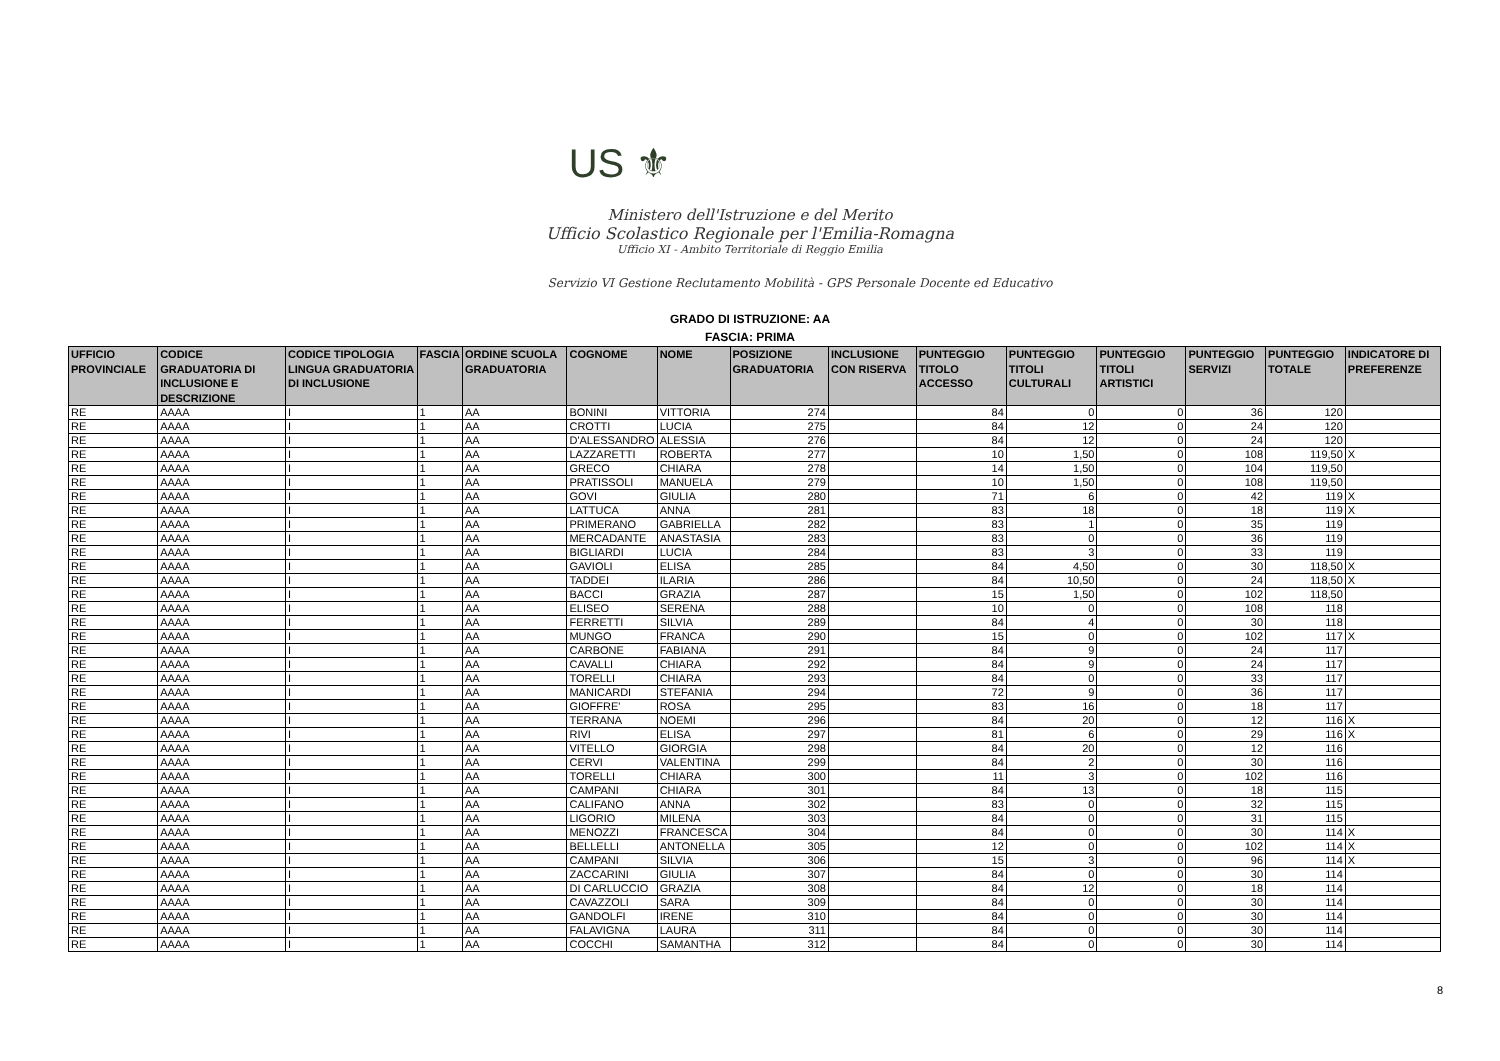US ⚜
Ministero dell'Istruzione e del Merito
Ufficio Scolastico Regionale per l'Emilia-Romagna
Ufficio XI - Ambito Territoriale di Reggio Emilia
Servizio VI Gestione Reclutamento Mobilità - GPS Personale Docente ed Educativo
GRADO DI ISTRUZIONE: AA
FASCIA: PRIMA
| UFFICIO PROVINCIALE | CODICE GRADUATORIA DI INCLUSIONE E DESCRIZIONE | CODICE TIPOLOGIA LINGUA GRADUATORIA DI INCLUSIONE | FASCIA | ORDINE SCUOLA GRADUATORIA | COGNOME | NOME | POSIZIONE GRADUATORIA | INCLUSIONE CON RISERVA | PUNTEGGIO TITOLO ACCESSO | PUNTEGGIO TITOLI CULTURALI | PUNTEGGIO TITOLI ARTISTICI | PUNTEGGIO SERVIZI | PUNTEGGIO TOTALE | INDICATORE DI PREFERENZE |
| --- | --- | --- | --- | --- | --- | --- | --- | --- | --- | --- | --- | --- | --- | --- |
| RE | AAAA | I | 1 | AA | BONINI | VITTORIA | 274 | | 84 | 0 | 0 | 36 | 120 | |
| RE | AAAA | I | 1 | AA | CROTTI | LUCIA | 275 | | 84 | 12 | 0 | 24 | 120 | |
| RE | AAAA | I | 1 | AA | D'ALESSANDRO | ALESSIA | 276 | | 84 | 12 | 0 | 24 | 120 | |
| RE | AAAA | I | 1 | AA | LAZZARETTI | ROBERTA | 277 | | 10 | 1,50 | 0 | 108 | 119,50 | X |
| RE | AAAA | I | 1 | AA | GRECO | CHIARA | 278 | | 14 | 1,50 | 0 | 104 | 119,50 | |
| RE | AAAA | I | 1 | AA | PRATISSOLI | MANUELA | 279 | | 10 | 1,50 | 0 | 108 | 119,50 | |
| RE | AAAA | I | 1 | AA | GOVI | GIULIA | 280 | | 71 | 6 | 0 | 42 | 119 | X |
| RE | AAAA | I | 1 | AA | LATTUCA | ANNA | 281 | | 83 | 18 | 0 | 18 | 119 | X |
| RE | AAAA | I | 1 | AA | PRIMERANO | GABRIELLA | 282 | | 83 | 1 | 0 | 35 | 119 | |
| RE | AAAA | I | 1 | AA | MERCADANTE | ANASTASIA | 283 | | 83 | 0 | 0 | 36 | 119 | |
| RE | AAAA | I | 1 | AA | BIGLIARDI | LUCIA | 284 | | 83 | 3 | 0 | 33 | 119 | |
| RE | AAAA | I | 1 | AA | GAVIOLI | ELISA | 285 | | 84 | 4,50 | 0 | 30 | 118,50 | X |
| RE | AAAA | I | 1 | AA | TADDEI | ILARIA | 286 | | 84 | 10,50 | 0 | 24 | 118,50 | X |
| RE | AAAA | I | 1 | AA | BACCI | GRAZIA | 287 | | 15 | 1,50 | 0 | 102 | 118,50 | |
| RE | AAAA | I | 1 | AA | ELISEO | SERENA | 288 | | 10 | 0 | 0 | 108 | 118 | |
| RE | AAAA | I | 1 | AA | FERRETTI | SILVIA | 289 | | 84 | 4 | 0 | 30 | 118 | |
| RE | AAAA | I | 1 | AA | MUNGO | FRANCA | 290 | | 15 | 0 | 0 | 102 | 117 | X |
| RE | AAAA | I | 1 | AA | CARBONE | FABIANA | 291 | | 84 | 9 | 0 | 24 | 117 | |
| RE | AAAA | I | 1 | AA | CAVALLI | CHIARA | 292 | | 84 | 9 | 0 | 24 | 117 | |
| RE | AAAA | I | 1 | AA | TORELLI | CHIARA | 293 | | 84 | 0 | 0 | 33 | 117 | |
| RE | AAAA | I | 1 | AA | MANICARDI | STEFANIA | 294 | | 72 | 9 | 0 | 36 | 117 | |
| RE | AAAA | I | 1 | AA | GIOFFRE' | ROSA | 295 | | 83 | 16 | 0 | 18 | 117 | |
| RE | AAAA | I | 1 | AA | TERRANA | NOEMI | 296 | | 84 | 20 | 0 | 12 | 116 | X |
| RE | AAAA | I | 1 | AA | RIVI | ELISA | 297 | | 81 | 6 | 0 | 29 | 116 | X |
| RE | AAAA | I | 1 | AA | VITELLO | GIORGIA | 298 | | 84 | 20 | 0 | 12 | 116 | |
| RE | AAAA | I | 1 | AA | CERVI | VALENTINA | 299 | | 84 | 2 | 0 | 30 | 116 | |
| RE | AAAA | I | 1 | AA | TORELLI | CHIARA | 300 | | 11 | 3 | 0 | 102 | 116 | |
| RE | AAAA | I | 1 | AA | CAMPANI | CHIARA | 301 | | 84 | 13 | 0 | 18 | 115 | |
| RE | AAAA | I | 1 | AA | CALIFANO | ANNA | 302 | | 83 | 0 | 0 | 32 | 115 | |
| RE | AAAA | I | 1 | AA | LIGORIO | MILENA | 303 | | 84 | 0 | 0 | 31 | 115 | |
| RE | AAAA | I | 1 | AA | MENOZZI | FRANCESCA | 304 | | 84 | 0 | 0 | 30 | 114 | X |
| RE | AAAA | I | 1 | AA | BELLELLI | ANTONELLA | 305 | | 12 | 0 | 0 | 102 | 114 | X |
| RE | AAAA | I | 1 | AA | CAMPANI | SILVIA | 306 | | 15 | 3 | 0 | 96 | 114 | X |
| RE | AAAA | I | 1 | AA | ZACCARINI | GIULIA | 307 | | 84 | 0 | 0 | 30 | 114 | |
| RE | AAAA | I | 1 | AA | DI CARLUCCIO | GRAZIA | 308 | | 84 | 12 | 0 | 18 | 114 | |
| RE | AAAA | I | 1 | AA | CAVAZZOLI | SARA | 309 | | 84 | 0 | 0 | 30 | 114 | |
| RE | AAAA | I | 1 | AA | GANDOLFI | IRENE | 310 | | 84 | 0 | 0 | 30 | 114 | |
| RE | AAAA | I | 1 | AA | FALAVIGNA | LAURA | 311 | | 84 | 0 | 0 | 30 | 114 | |
| RE | AAAA | I | 1 | AA | COCCHI | SAMANTHA | 312 | | 84 | 0 | 0 | 30 | 114 | |
8